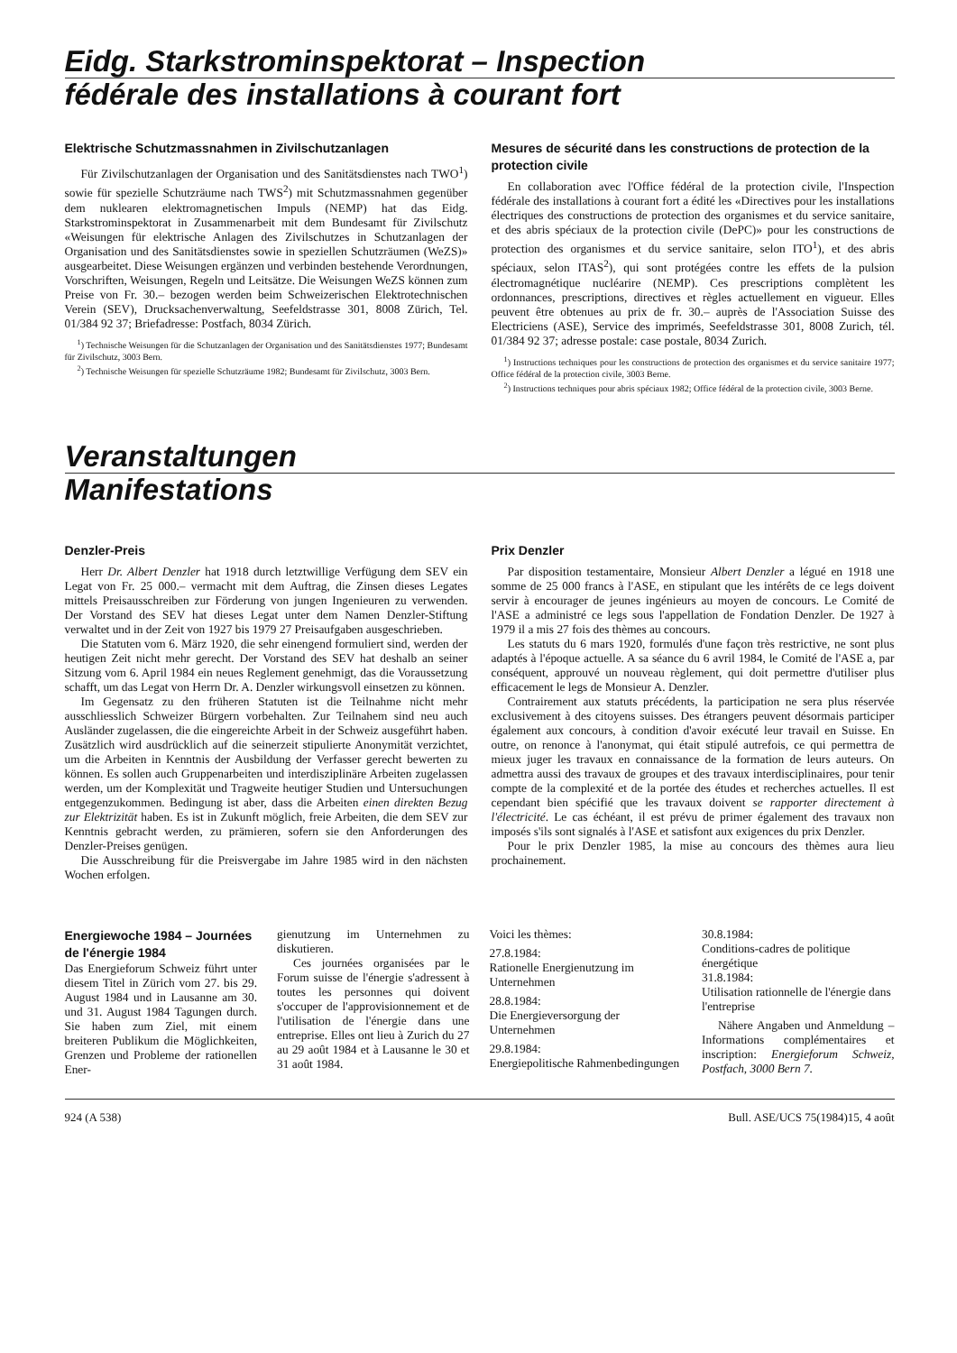Eidg. Starkstrominspektorat – Inspection
fédérale des installations à courant fort
Elektrische Schutzmassnahmen in Zivilschutzanlagen
Für Zivilschutzanlagen der Organisation und des Sanitätsdienstes nach TWO<sup>1</sup>) sowie für spezielle Schutzräume nach TWS<sup>2</sup>) mit Schutzmassnahmen gegenüber dem nuklearen elektromagnetischen Impuls (NEMP) hat das Eidg. Starkstrominspektorat in Zusammenarbeit mit dem Bundesamt für Zivilschutz «Weisungen für elektrische Anlagen des Zivilschutzes in Schutzanlagen der Organisation und des Sanitätsdienstes sowie in speziellen Schutzräumen (WeZS)» ausgearbeitet. Diese Weisungen ergänzen und verbinden bestehende Verordnungen, Vorschriften, Weisungen, Regeln und Leitsätze. Die Weisungen WeZS können zum Preise von Fr. 30.– bezogen werden beim Schweizerischen Elektrotechnischen Verein (SEV), Drucksachenverwaltung, Seefeldstrasse 301, 8008 Zürich, Tel. 01/384 92 37; Briefadresse: Postfach, 8034 Zürich.
<sup>1</sup>) Technische Weisungen für die Schutzanlagen der Organisation und des Sanitätsdienstes 1977; Bundesamt für Zivilschutz, 3003 Bern.
<sup>2</sup>) Technische Weisungen für spezielle Schutzräume 1982; Bundesamt für Zivilschutz, 3003 Bern.
Mesures de sécurité dans les constructions de protection de la protection civile
En collaboration avec l'Office fédéral de la protection civile, l'Inspection fédérale des installations à courant fort a édité les «Directives pour les installations électriques des constructions de protection des organismes et du service sanitaire, et des abris spéciaux de la protection civile (DePC)» pour les constructions de protection des organismes et du service sanitaire, selon ITO<sup>1</sup>), et des abris spéciaux, selon ITAS<sup>2</sup>), qui sont protégées contre les effets de la pulsion électromagnétique nucléarire (NEMP). Ces prescriptions complètent les ordonnances, prescriptions, directives et règles actuellement en vigueur. Elles peuvent être obtenues au prix de fr. 30.– auprès de l'Association Suisse des Electriciens (ASE), Service des imprimés, Seefeldstrasse 301, 8008 Zurich, tél. 01/384 92 37; adresse postale: case postale, 8034 Zurich.
<sup>1</sup>) Instructions techniques pour les constructions de protection des organismes et du service sanitaire 1977; Office fédéral de la protection civile, 3003 Berne.
<sup>2</sup>) Instructions techniques pour abris spéciaux 1982; Office fédéral de la protection civile, 3003 Berne.
Veranstaltungen
Manifestations
Denzler-Preis
Herr Dr. Albert Denzler hat 1918 durch letztwillige Verfügung dem SEV ein Legat von Fr. 25 000.– vermacht mit dem Auftrag, die Zinsen dieses Legates mittels Preisausschreiben zur Förderung von jungen Ingenieuren zu verwenden. Der Vorstand des SEV hat dieses Legat unter dem Namen Denzler-Stiftung verwaltet und in der Zeit von 1927 bis 1979 27 Preisaufgaben ausgeschrieben.
Die Statuten vom 6. März 1920, die sehr einengend formuliert sind, werden der heutigen Zeit nicht mehr gerecht. Der Vorstand des SEV hat deshalb an seiner Sitzung vom 6. April 1984 ein neues Reglement genehmigt, das die Voraussetzung schafft, um das Legat von Herrn Dr. A. Denzler wirkungsvoll einsetzen zu können.
Im Gegensatz zu den früheren Statuten ist die Teilnahme nicht mehr ausschliesslich Schweizer Bürgern vorbehalten. Zur Teilnahem sind neu auch Ausländer zugelassen, die die eingereichte Arbeit in der Schweiz ausgeführt haben. Zusätzlich wird ausdrücklich auf die seinerzeit stipulierte Anonymität verzichtet, um die Arbeiten in Kenntnis der Ausbildung der Verfasser gerecht bewerten zu können. Es sollen auch Gruppenarbeiten und interdisziplinäre Arbeiten zugelassen werden, um der Komplexität und Tragweite heutiger Studien und Untersuchungen entgegenzukommen. Bedingung ist aber, dass die Arbeiten einen direkten Bezug zur Elektrizität haben. Es ist in Zukunft möglich, freie Arbeiten, die dem SEV zur Kenntnis gebracht werden, zu prämieren, sofern sie den Anforderungen des Denzler-Preises genügen.
Die Ausschreibung für die Preisvergabe im Jahre 1985 wird in den nächsten Wochen erfolgen.
Prix Denzler
Par disposition testamentaire, Monsieur Albert Denzler a légué en 1918 une somme de 25 000 francs à l'ASE, en stipulant que les intérêts de ce legs doivent servir à encourager de jeunes ingénieurs au moyen de concours. Le Comité de l'ASE a administré ce legs sous l'appellation de Fondation Denzler. De 1927 à 1979 il a mis 27 fois des thèmes au concours.
Les statuts du 6 mars 1920, formulés d'une façon très restrictive, ne sont plus adaptés à l'époque actuelle. A sa séance du 6 avril 1984, le Comité de l'ASE a, par conséquent, approuvé un nouveau règlement, qui doit permettre d'utiliser plus efficacement le legs de Monsieur A. Denzler.
Contrairement aux statuts précédents, la participation ne sera plus réservée exclusivement à des citoyens suisses. Des étrangers peuvent désormais participer également aux concours, à condition d'avoir exécuté leur travail en Suisse. En outre, on renonce à l'anonymat, qui était stipulé autrefois, ce qui permettra de mieux juger les travaux en connaissance de la formation de leurs auteurs. On admettra aussi des travaux de groupes et des travaux interdisciplinaires, pour tenir compte de la complexité et de la portée des études et recherches actuelles. Il est cependant bien spécifié que les travaux doivent se rapporter directement à l'électricité. Le cas échéant, il est prévu de primer également des travaux non imposés s'ils sont signalés à l'ASE et satisfont aux exigences du prix Denzler.
Pour le prix Denzler 1985, la mise au concours des thèmes aura lieu prochainement.
Energiewoche 1984 – Journées de l'énergie 1984
Das Energieforum Schweiz führt unter diesem Titel in Zürich vom 27. bis 29. August 1984 und in Lausanne am 30. und 31. August 1984 Tagungen durch. Sie haben zum Ziel, mit einem breiteren Publikum die Möglichkeiten, Grenzen und Probleme der rationellen Ener-
gienutzung im Unternehmen zu diskutieren.
Ces journées organisées par le Forum suisse de l'énergie s'adressent à toutes les personnes qui doivent s'occuper de l'approvisionnement et de l'utilisation de l'énergie dans une entreprise. Elles ont lieu à Zurich du 27 au 29 août 1984 et à Lausanne le 30 et 31 août 1984.
Voici les thèmes:
27.8.1984:
Rationelle Energienutzung im Unternehmen
28.8.1984:
Die Energieversorgung der Unternehmen
29.8.1984:
Energiepolitische Rahmenbedingungen
30.8.1984:
Conditions-cadres de politique énergétique
31.8.1984:
Utilisation rationnelle de l'énergie dans l'entreprise
Nähere Angaben und Anmeldung – Informations complémentaires et inscription: Energieforum Schweiz, Postfach, 3000 Bern 7.
924 (A 538) Bull. ASE/UCS 75(1984)15, 4 août